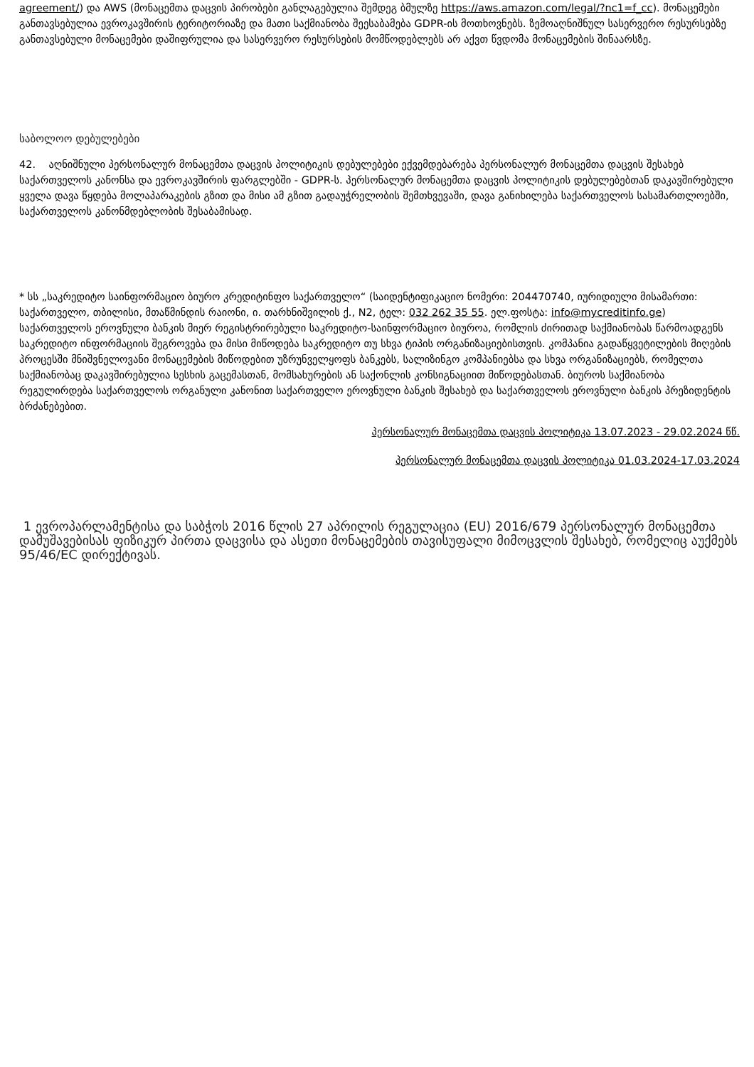agreement/) და AWS (მონაცემთა დაცვის პირობები განლაგებულია შემდეგ ბმულზე https://aws.amazon.com/legal/?nc1=f_cc). მონაცემები განთავსებულია ევროკავშირის ტერიტორიაზე და მათი საქმიანობა შეესაბამება GDPR-ის მოთხოვნებს. ზემოაღნიშნულ სასერვერო რესურსებზე განთავსებული მონაცემები დაშიფრულია და სასერვერო რესურსების მომწოდებლებს არ აქვთ წვდომა მონაცემების შინაარსზე.
საბოლოო დებულებები
42. აღნიშნული პერსონალურ მონაცემთა დაცვის პოლიტიკის დებულებები ექვემდებარება პერსონალურ მონაცემთა დაცვის შესახებ საქართველოს კანონსა და ევროკავშირის ფარგლებში - GDPR-ს. პერსონალურ მონაცემთა დაცვის პოლიტიკის დებულებებთან დაკავშირებული ყველა დავა წყდება მოლაპარაკების გზით და მისი ამ გზით გადაუჭრელობის შემთხვევაში, დავა განიხილება საქართველოს სასამართლოებში, საქართველოს კანონმდებლობის შესაბამისად.
* სს „საკრედიტო საინფორმაციო ბიურო კრედიტინფო საქართველო“ (საიდენტიფიკაციო ნომერი: 204470740, იურიდიული მისამართი: საქართველო, თბილისი, მთაწმინდის რაიონი, ი. თარხნიშვილის ქ., N2, ტელ: 032 262 35 55. ელ.ფოსტა: info@mycreditinfo.ge) საქართველოს ეროვნული ბანკის მიერ რეგისტრირებული საკრედიტო-საინფორმაციო ბიუროა, რომლის ძირითად საქმიანობას წარმოადგენს საკრედიტო ინფორმაციის შეგროვება და მისი მიწოდება საკრედიტო თუ სხვა ტიპის ორგანიზაციებისთვის. კომპანია გადაწყვეტილების მიღების პროცესში მნიშვნელოვანი მონაცემების მიწოდებით უზრუნველყოფს ბანკებს, სალიზინგო კომპანიებსა და სხვა ორგანიზაციებს, რომელთა საქმიანობაც დაკავშირებულია სესხის გაცემასთან, მომსახურების ან საქონლის კონსიგნაციით მიწოდებასთან. ბიუროს საქმიანობა რეგულირდება საქართველოს ორგანული კანონით საქართველო ეროვნული ბანკის შესახებ და საქართველოს ეროვნული ბანკის პრეზიდენტის ბრძანებებით.
პერსონალურ მონაცემთა დაცვის პოლიტიკა 13.07.2023 - 29.02.2024 წწ.
პერსონალურ მონაცემთა დაცვის პოლიტიკა 01.03.2024-17.03.2024
1 ევროპარლამენტისა და საბჭოს 2016 წლის 27 აპრილის რეგულაცია (EU) 2016/679 პერსონალურ მონაცემთა დამუშავებისას ფიზიკურ პირთა დაცვისა და ასეთი მონაცემების თავისუფალი მიმოცვლის შესახებ, რომელიც აუქმებს 95/46/EC დირექტივას.